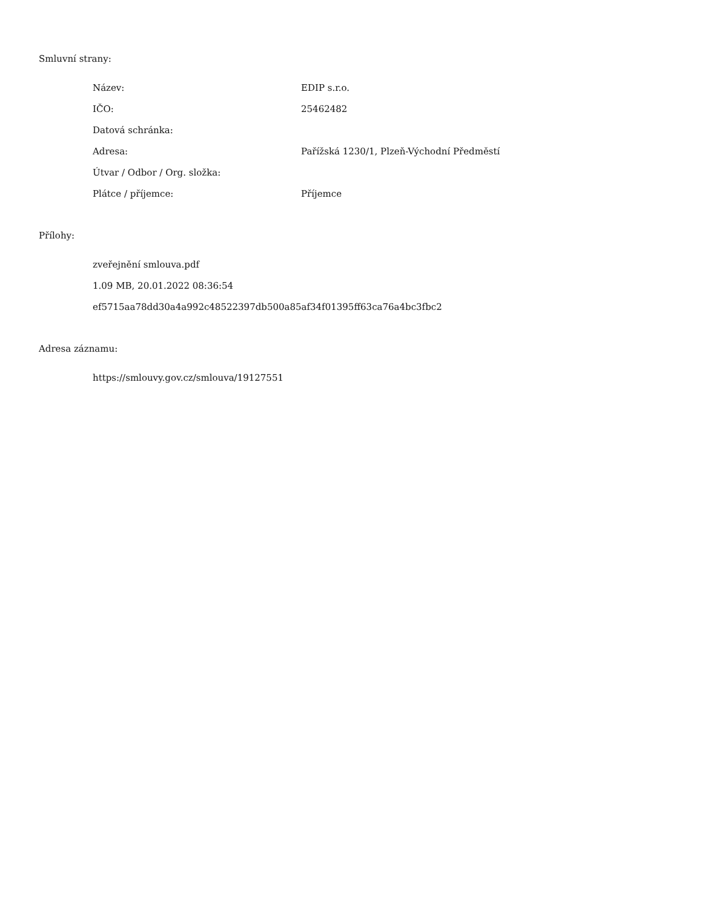Smluvní strany:
| Název: | EDIP s.r.o. |
| IČO: | 25462482 |
| Datová schránka: | |
| Adresa: | Pařížská 1230/1, Plzeň-Východní Předměstí |
| Útvar / Odbor / Org. složka: | |
| Plátce / příjemce: | Příjemce |
Přílohy:
zveřejnění smlouva.pdf
1.09 MB, 20.01.2022 08:36:54
ef5715aa78dd30a4a992c48522397db500a85af34f01395ff63ca76a4bc3fbc2
Adresa záznamu:
https://smlouvy.gov.cz/smlouva/19127551